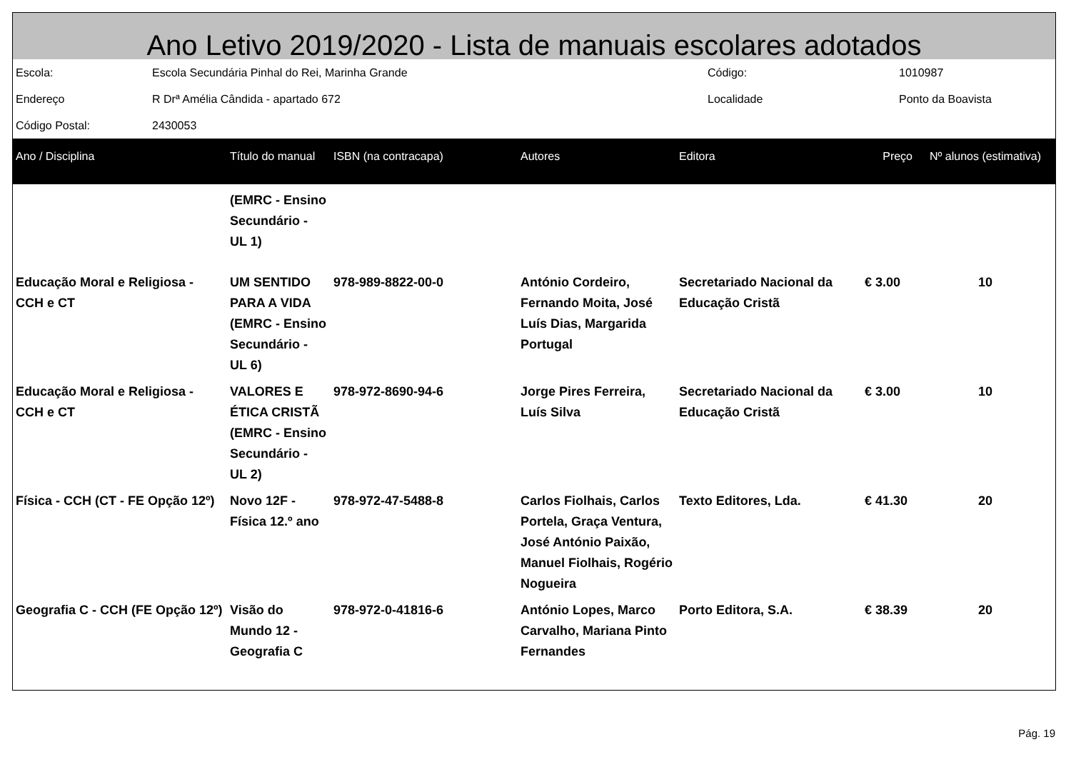Ano Letivo 2019/2020 - Lista de manuais escolares adotados
| Escola: | Escola Secundária Pinhal do Rei, Marinha Grande | Código: | 1010987 |
| Endereço | R Drª Amélia Cândida - apartado 672 | Localidade | Ponto da Boavista |
| Código Postal: | 2430053 | | |
| Ano / Disciplina | Título do manual | ISBN (na contracapa) | Autores | Editora | Preço | Nº alunos (estimativa) |
| --- | --- | --- | --- | --- | --- | --- |
| | (EMRC - Ensino Secundário - UL 1) | | | | | |
| Educação Moral e Religiosa - CCH e CT | UM SENTIDO PARA A VIDA (EMRC - Ensino Secundário - UL 6) | 978-989-8822-00-0 | António Cordeiro, Fernando Moita, José Luís Dias, Margarida Portugal | Secretariado Nacional da Educação Cristã | € 3.00 | 10 |
| Educação Moral e Religiosa - CCH e CT | VALORES E ÉTICA CRISTÃ (EMRC - Ensino Secundário - UL 2) | 978-972-8690-94-6 | Jorge Pires Ferreira, Luís Silva | Secretariado Nacional da Educação Cristã | € 3.00 | 10 |
| Física - CCH (CT - FE Opção 12º) | Novo 12F - Física 12.º ano | 978-972-47-5488-8 | Carlos Fiolhais, Carlos Portela, Graça Ventura, José António Paixão, Manuel Fiolhais, Rogério Nogueira | Texto Editores, Lda. | € 41.30 | 20 |
| Geografia C - CCH (FE Opção 12º) | Visão do Mundo 12 - Geografia C | 978-972-0-41816-6 | António Lopes, Marco Carvalho, Mariana Pinto Fernandes | Porto Editora, S.A. | € 38.39 | 20 |
Pág. 19